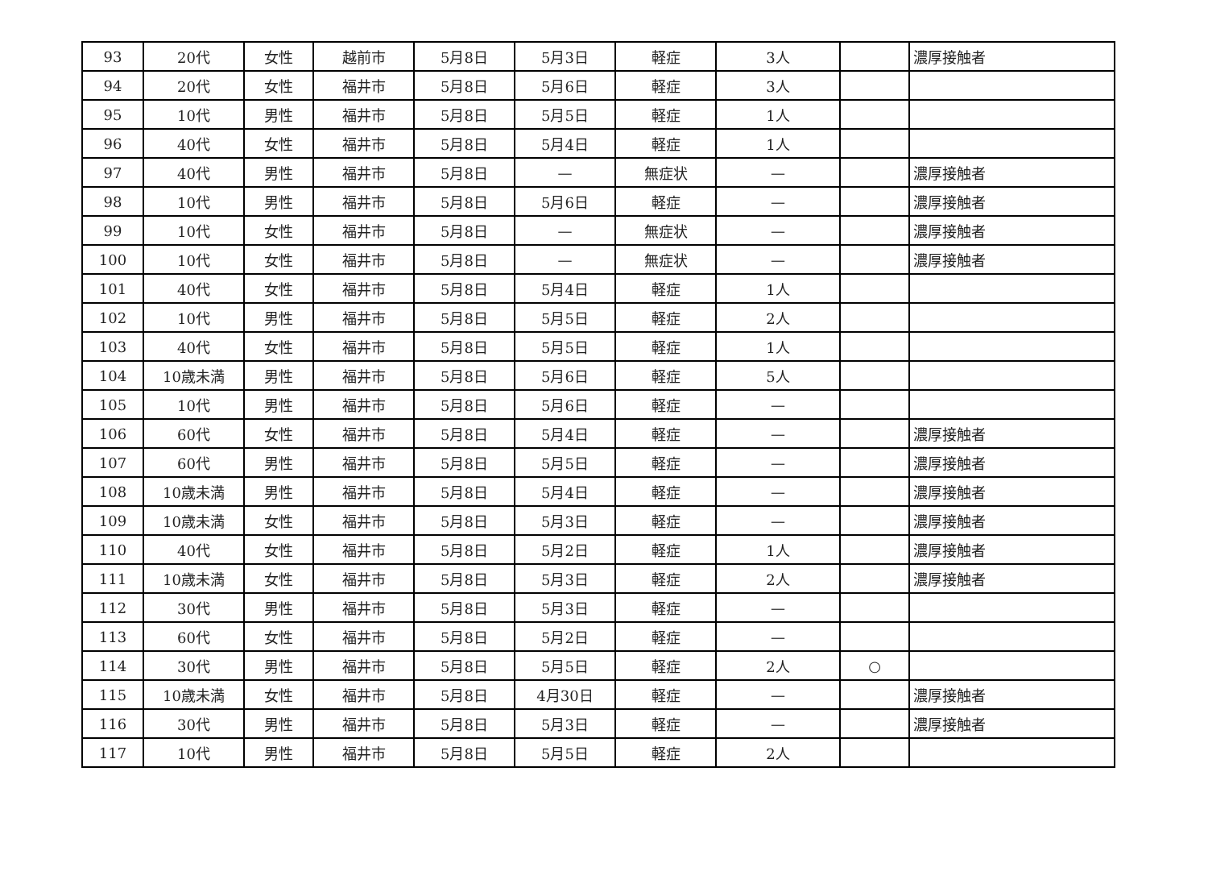| 93 | 20代 | 女性 | 越前市 | 5月8日 | 5月3日 | 軽症 | 3人 | | 濃厚接触者 |
| 94 | 20代 | 女性 | 福井市 | 5月8日 | 5月6日 | 軽症 | 3人 | | |
| 95 | 10代 | 男性 | 福井市 | 5月8日 | 5月5日 | 軽症 | 1人 | | |
| 96 | 40代 | 女性 | 福井市 | 5月8日 | 5月4日 | 軽症 | 1人 | | |
| 97 | 40代 | 男性 | 福井市 | 5月8日 | — | 無症状 | — | | 濃厚接触者 |
| 98 | 10代 | 男性 | 福井市 | 5月8日 | 5月6日 | 軽症 | — | | 濃厚接触者 |
| 99 | 10代 | 女性 | 福井市 | 5月8日 | — | 無症状 | — | | 濃厚接触者 |
| 100 | 10代 | 女性 | 福井市 | 5月8日 | — | 無症状 | — | | 濃厚接触者 |
| 101 | 40代 | 女性 | 福井市 | 5月8日 | 5月4日 | 軽症 | 1人 | | |
| 102 | 10代 | 男性 | 福井市 | 5月8日 | 5月5日 | 軽症 | 2人 | | |
| 103 | 40代 | 女性 | 福井市 | 5月8日 | 5月5日 | 軽症 | 1人 | | |
| 104 | 10歳未満 | 男性 | 福井市 | 5月8日 | 5月6日 | 軽症 | 5人 | | |
| 105 | 10代 | 男性 | 福井市 | 5月8日 | 5月6日 | 軽症 | — | | |
| 106 | 60代 | 女性 | 福井市 | 5月8日 | 5月4日 | 軽症 | — | | 濃厚接触者 |
| 107 | 60代 | 男性 | 福井市 | 5月8日 | 5月5日 | 軽症 | — | | 濃厚接触者 |
| 108 | 10歳未満 | 男性 | 福井市 | 5月8日 | 5月4日 | 軽症 | — | | 濃厚接触者 |
| 109 | 10歳未満 | 女性 | 福井市 | 5月8日 | 5月3日 | 軽症 | — | | 濃厚接触者 |
| 110 | 40代 | 女性 | 福井市 | 5月8日 | 5月2日 | 軽症 | 1人 | | 濃厚接触者 |
| 111 | 10歳未満 | 女性 | 福井市 | 5月8日 | 5月3日 | 軽症 | 2人 | | 濃厚接触者 |
| 112 | 30代 | 男性 | 福井市 | 5月8日 | 5月3日 | 軽症 | — | | |
| 113 | 60代 | 女性 | 福井市 | 5月8日 | 5月2日 | 軽症 | — | | |
| 114 | 30代 | 男性 | 福井市 | 5月8日 | 5月5日 | 軽症 | 2人 | ○ | |
| 115 | 10歳未満 | 女性 | 福井市 | 5月8日 | 4月30日 | 軽症 | — | | 濃厚接触者 |
| 116 | 30代 | 男性 | 福井市 | 5月8日 | 5月3日 | 軽症 | — | | 濃厚接触者 |
| 117 | 10代 | 男性 | 福井市 | 5月8日 | 5月5日 | 軽症 | 2人 | | |